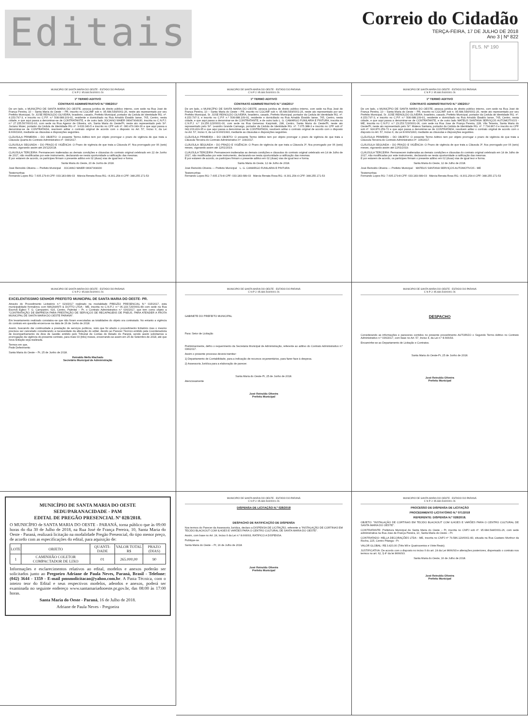Editais
Correio do Cidadão
TERÇA-FEIRA, 17 DE JULHO DE 2018
Ano 3 | Nº 822
FLS. Nº 190
MUNICIPIO DE SANTA MARIA DO OESTE - ESTADO DO PARANÁ
C N P J: 95.684.544/0001-26
1º TERMO ADITIVO
CONTRATO ADMINISTRATIVO N.º 096/2017
De um lado, o MUNICÍPIO DE SANTA MARIA DO OESTE, pessoa jurídica de direito público interno, com sede na Rua José de França Pereira, 10 – Santa Maria do Oeste – PR, inscrito no CGC/MF sob n. 95.684.544/0001-26, neste ato representado por seu Prefeito Municipal, Sr. JOSE REINOLDO OLIVEIRA, brasileiro, casado, Prefeito Municipal, portador da Cedula de Identidade RG. nº. 4.153.797-3, e inscrito no C.P.F. n.º 508.688.109-91, residente e domiciliado na Rua Arnaldo Ewaldo Ianse, 765, Centro, nesta cidade, e que aqui passa a denominar-se de CONTRATANTE, e de outro lado JOCIANO MAIER 08047904930, inscrita no C.N.P.J. n.º 27.155.567/0001-93, com sede na Rua Agenor de Oliveira, s/n, Santa Maria do Oeste/Pr, neste ato representado pelo Srº. Jociano Maier, portador da Cédula de Identidade RG nº. 9.633.040-5 e inscrito no CPF sob nº. 080.479.049-30 e que aqui passa a denominar-se de CONTRATADA, resolvem aditar o contrato original de acordo com o disposto no Art. 57, Inciso II, da Lei 8.666/1993, mediante as cláusulas e disposições seguintes.
CLÁUSULA PRIMEIRA – DO OBJETO: O presente Termo Aditivo tem por objeto prorrogar o prazo de vigência de que trata a Cláusula Quarta do Contrato Administrativo nº. 096/2017.
CLÁUSULA SEGUNDA – DO PRAZO E VIGÊNCIA: O Prazo de vigência de que trata a Cláusula 4ª, fica prorrogado por 06 (seis) meses, vigorando assim até 20/12/2018.
CLÁUSULA TERCEIRA: Permanecem inalteradas as demais condições e cláusulas do contrato original celebrado em 22 de Junho de 2017, não modificadas por este instrumento, declarando-se nesta oportunidade a ratificação das mesmas.
E por estarem de acordo, os partícipes firmam o presente aditivo em 02 (duas) vias de igual teor e forma.
Santa Maria do Oeste, 20 de Junho de 2018.
José Reinoldo Oliveira — Prefeito Municipal JOCIANO MAIER 08047904930
Testemunhas
Fernando Lopes RG: 7.605.179-8 CPF: 033.183.689-03 Márcia Renata Rosa RG.: 8.301.254-4 CPF: 348.255.171-53
MUNICIPIO DE SANTA MARIA DO OESTE - ESTADO DO PARANÁ
C N P J: 95.684.544/0001-26
1º TERMO ADITIVO
CONTRATO ADMINISTRATIVO N.º 104/2017
De um lado, o MUNICÍPIO DE SANTA MARIA DO OESTE, pessoa jurídica de direito público interno, com sede na Rua José de França Pereira, 10 – Santa Maria do Oeste – PR, inscrito no CGC/MF sob n. 95.684.544/0001-26, neste ato representado por seu Prefeito Municipal, Sr. JOSE REINOLDO OLIVEIRA, brasileiro, casado, Prefeito Municipal, portador da Cedula de Identidade RG. nº. 4.153.797-3, e inscrito no C.P.F. n.º 508.688.109-91, residente e domiciliado na Rua Arnaldo Ewaldo Ianse, 765, Centro, nesta cidade, e que aqui passa a denominar-se de CONTRATANTE, e de outro lado L. G. CAMARGO FUNILARIA E PINTURA, inscrita no C.N.P.J. n.º 19.256.123/0001-00, com sede na Rua Generoso Karpinski, 298, Centro, Santa Maria do Oeste/Pr, neste ato representado pelo Srº. Leandro Grande Camargo, portador da Cédula de Identidade RG. nº. 7.075.388-3 e inscrito no CPF sob nº 042.203.419-35 e que aqui passa a denominar-se de CONTRATADA, resolvem aditar o contrato original de acordo com o disposto no Art. 57, Inciso II, da Lei 8.666/1993, mediante as cláusulas e disposições seguintes.
CLÁUSULA PRIMEIRA – DO OBJETO: O presente Termo Aditivo tem por objeto prorrogar o prazo de vigência de que trata a Cláusula Terceira do Contrato Administrativo nº. 104/2017.
CLÁUSULA SEGUNDA – DO PRAZO E VIGÊNCIA: O Prazo de vigência de que trata a Cláusula 3ª, fica prorrogado por 06 (seis) meses, vigorando assim até 12/01/2019.
CLÁUSULA TERCEIRA: Permanecem inalteradas as demais condições e cláusulas do contrato original celebrado em 14 de Julho de 2017, não modificadas por este instrumento, declarando-se nesta oportunidade a ratificação das mesmas.
E por estarem de acordo, os partícipes firmam o presente aditivo em 02 (duas) vias de igual teor e forma.
Santa Maria do Oeste, 12 de Julho de 2018.
José Reinoldo Oliveira — Prefeito Municipal L. G. CAMARGO FUNILARIA E PINTURA
Testemunhas
Fernando Lopes RG: 7.605.179-8 CPF: 033.183.689-03 Márcia Renata Rosa RG.: 8.301.254-4 CPF: 348.255.171-53
MUNICIPIO DE SANTA MARIA DO OESTE - ESTADO DO PARANÁ
C N P J: 95.684.544/0001-26
1º TERMO ADITIVO
CONTRATO ADMINISTRATIVO N.º 106/2017
De um lado, o MUNICÍPIO DE SANTA MARIA DO OESTE, pessoa jurídica de direito público interno, com sede na Rua José de França Pereira, 10 – Santa Maria do Oeste – PR, inscrito no CGC/MF sob n. 95.684.544/0001-26, neste ato representado por seu Prefeito Municipal, Sr. JOSE REINOLDO OLIVEIRA, brasileiro, casado, Prefeito Municipal, portador da Cedula de Identidade RG. nº. 4.153.797-3, e inscrito no C.P.F. n.º 508.688.109-91, residente e domiciliado na Rua Arnaldo Ewaldo Ianse, 765, Centro, nesta cidade, e que aqui passa a denominar-se de CONTRATANTE, e de outro lado MATEUS SANTANA SERVIÇOS AUTOMOTIVOS - ME, inscrita no C.N.P.J. n.º 23.253.723/0001-06, com sede na Rua Jose de França Pereira, 228, Vila Teixeira, Santa Maria do Oeste/Pr, neste ato representado pelo Srº. Mateus Santana, portador da Cédula de Identidade RG. nº. 7.734.867-0 e inscrito no CPF sob nº. 924.870.259-72 e que aqui passa a denominar-se de CONTRATADA, resolvem aditar o contrato original de acordo com o disposto no Art. 57, Inciso II, da Lei 8.666/1993, mediante as cláusulas e disposições seguintes.
CLÁUSULA PRIMEIRA – DO OBJETO: O presente Termo Aditivo tem por objeto prorrogar o prazo de vigência de que trata a Cláusula Terceira do Contrato Administrativo nº. 106/2017.
CLÁUSULA SEGUNDA – DO PRAZO E VIGÊNCIA: O Prazo de vigência de que trata a Cláusula 3ª, fica prorrogado por 06 (seis) meses, vigorando assim até 12/01/2019.
CLÁUSULA TERCEIRA: Permanecem inalteradas as demais condições e cláusulas do contrato original celebrado em 14 de Julho de 2017, não modificadas por este instrumento, declarando-se nesta oportunidade a ratificação das mesmas.
E por estarem de acordo, os partícipes firmam o presente aditivo em 02 (duas) vias de igual teor e forma.
Santa Maria do Oeste, 12 de Julho de 2018.
José Reinoldo Oliveira — Prefeito Municipal MATEUS SANTANA SERVIÇOS AUTOMOTIVOS - ME
Testemunhas
Fernando Lopes RG: 7.605.179-8 CPF: 033.183.689-03 Márcia Renata Rosa RG.: 8.301.254-4 CPF: 348.255.171-53
MUNICIPIO DE SANTA MARIA DO OESTE - ESTADO DO PARANÁ
C N P J: 95.684.544/0001-26
EXCELENTISSIMO SENHOR PREFEITO MUNICIPAL DE SANTA MARIA DO OESTE- PR.
Através do Procedimento Licitatório n.º 029/2017 realizado na modalidade PREGÃO PRESENCIAL N.º 015/2017, esta municipalidade formalizou com MAGNANTI & DOTTO LTDA - ME, inscrita no C.N.P.J. n.º 06.133.726/0001-89 com sede na Rua Escrivã Eglecí T. G. Campanini, 616, Centro, Palmital – Pr, o Contrato Administrativo n.º 036/2017, que tem como objeto a "CONTRATAÇÃO DE EMPRESA PARA PRESTAÇÃO DE SERVIÇOS DE RECAPAGENS DE PNEUS, PARA ATENDER A FROTA MUNICIPAL DE SANTA MARIA DO OESTE PARANÁ".
Em levantamento realizado constatou-se que não foram executadas as totalidades do objeto ora contratado. No entanto a vigência do contrato em questão encerra-se na data de 26 de Junho de 2018.
Assim, buscando dar continuidade a prestação de serviços publicos, visto que foi aberto o procedimento licitatório mas o mesmo precisou ser cancelado considerando a necessidade da alteração do edital, devido ao Parecer Técnico emitido pela Coordenadoria de Acompanhamento de Atos de Gestão emitido pelo Tribunal de Contas do Estado do Paraná, sendo assim solicitamos a prorrogação da vigência do presente contrato, para mais 03 (três) meses, encerrando-se assim em 25 de Setembro de 2018, até que nova licitação seja realizada.
Termos em que,
Pede Deferimento
Santa Maria do Oeste – Pr, 25 de Junho de 2018.
Reinaldo Mello Machado
Secretário Municipal de Administração
MUNICIPIO DE SANTA MARIA DO OESTE - ESTADO DO PARANÁ
C N P J: 95.684.544/0001-26
GABINETE DO PREFEITO MUNICIPAL
Para: Setor de Licitação
Preliminarmente, defiro o requerimento da Secretaria Municipal de Administração, referente ao aditivo do Contrato Administrativo n.º 036/2017.
Assim o presente processo deverá tramitar:
1) Departamento de Contabilidade, para a indicação de recursos orçamentários, para fazer face à despesa.
2) Assessoria Jurídica para a elaboração de parecer.
Santa Maria do Oeste-Pr, 25 de Junho de 2018.
Atenciosamente
José Reinoldo Oliveira
Prefeito Municipal
MUNICIPIO DE SANTA MARIA DO OESTE - ESTADO DO PARANÁ
C N P J: 95.684.544/0001-26
DESPACHO
Considerando as informações e pareceres contidos no presente procedimento AUTORIZO o Segundo Termo Aditivo no Contrato Administrativo n.º 036/2017, com base no Art. 57, Inciso II, da Lei n.º 8.666/93.
Encaminhe-se ao Departamento de Licitação e Contratos.
Santa Maria do Oeste-Pr, 25 de Junho de 2018.
José Reinoldo Oliveira
Prefeito Municipal
MUNICÍPIO DE SANTA MARIA DO OESTE
SEDU/PARANACIDADE - PAM
EDITAL DE PREGÃO PRESENCIAL Nº 028/2018.
O MUNICÍPIO de SANTA MARIA DO OESTE - PARANÁ, torna público que às 09:00 horas do dia 30 de Julho de 2018, na Rua José de França Pereira, 10, Santa Maria do Oeste - Paraná, realizará licitação na modalidade Pregão Presencial, do tipo menor preço, de acordo com as especificações do edital, para aquisição de:
| LOTE | OBJETO | QUANTI-DADE | VALOR TOTAL R$ | PRAZO (DIAS) |
| --- | --- | --- | --- | --- |
| 1 | CAMINHÃO COLETOR COMPACTADOR DE LIXO | 01 | 265.000,00 | 90 |
Informações e esclarecimentos relativos ao edital, modelos e anexos poderão ser solicitados junto ao Pregoeiro Adriane de Paula Neves, Paraná, Brasil - Telefone: (042) 3644 - 1359 - E-mail pmsmolicitacao@yahoo.com.br. A Pasta Técnica, com o inteiro teor do Edital e seus respectivos modelos, adendos e anexos, poderá ser examinada no seguinte endereço www.santamariadooeste.pr.gov.br, das 08:00 às 17:00 horas.
Santa Maria do Oeste - Paraná, 16 de Julho de 2018.
Adriane de Paula Neves - Pregoeira
MUNICIPIO DE SANTA MARIA DO OESTE - ESTADO DO PARANÁ
C N P J: 95.684.544/0001-26
DISPENSA DE LICITAÇÃO N.º 028/2018
DESPACHO DE RATIFICAÇÃO DE DISPENSA
Nos termos do Parecer da Assessoria Jurídica, declaro a DISPENSA DE LICITAÇÃO, referente a "INSTALAÇÃO DE CORTINAS EM TECIDO BLACKOUT COM ILHOES E VARÕES PARA O CENTRO CULTURAL DE SANTA MARIA DO OESTE".
Assim, com base no Art. 24, Inciso II da Lei n.º 8.666/93, RATIFICO A DISPENSA.
Publique-se.
Santa Maria do Oeste – Pr, 16 de Julho de 2018.
José Reinoldo Oliveira
Prefeito Municipal
MUNICIPIO DE SANTA MARIA DO OESTE - ESTADO DO PARANÁ
C N P J: 95.684.544/0001-26
PROCESSO DE DISPENSA DE LICITAÇÃO
PROCEDIMENTO LICITATÓRIO N.º 071/2018
REFERENTE: DISPENSA N.º 028/2018.
OBJETO: "INSTALAÇÃO DE CORTINAS EM TECIDO BLACKOUT COM ILHOES E VARÕES PARA O CENTRO CULTURAL DE SANTA MARIA DO OESTE".
CONTRATANTE: Prefeitura Municipal de Santa Maria do Oeste – Pr, inscrita no CNPJ sob nº. 95.684.544/0001-26, com sede administrativa na Rua Jose de França Pereira, 10, Santa Maria do Oeste – Pr.
CONTRATADO: HELLA DECORAÇÕES LTDA - ME, inscrita no CNPJ nº 79.586.129/0001-83, situada na Rua Caetano Munhoz da Rocha, 225, Centro Pitanga - Pr.
VALOR GLOBAL: R$ 3.420,00 (Três Mil e Quatrocentos e Vinte Reais).
JUSTIFICATIVA: De acordo com o disposto no inciso II do art. 24 da Lei 8666/93 e alterações posteriores, dispensado o contrato nos termos no art. 62, § 4º da lei 8666/93.
Santa Maria do Oeste, 16 de Julho de 2018.
José Reinoldo Oliveira
Prefeito Municipal